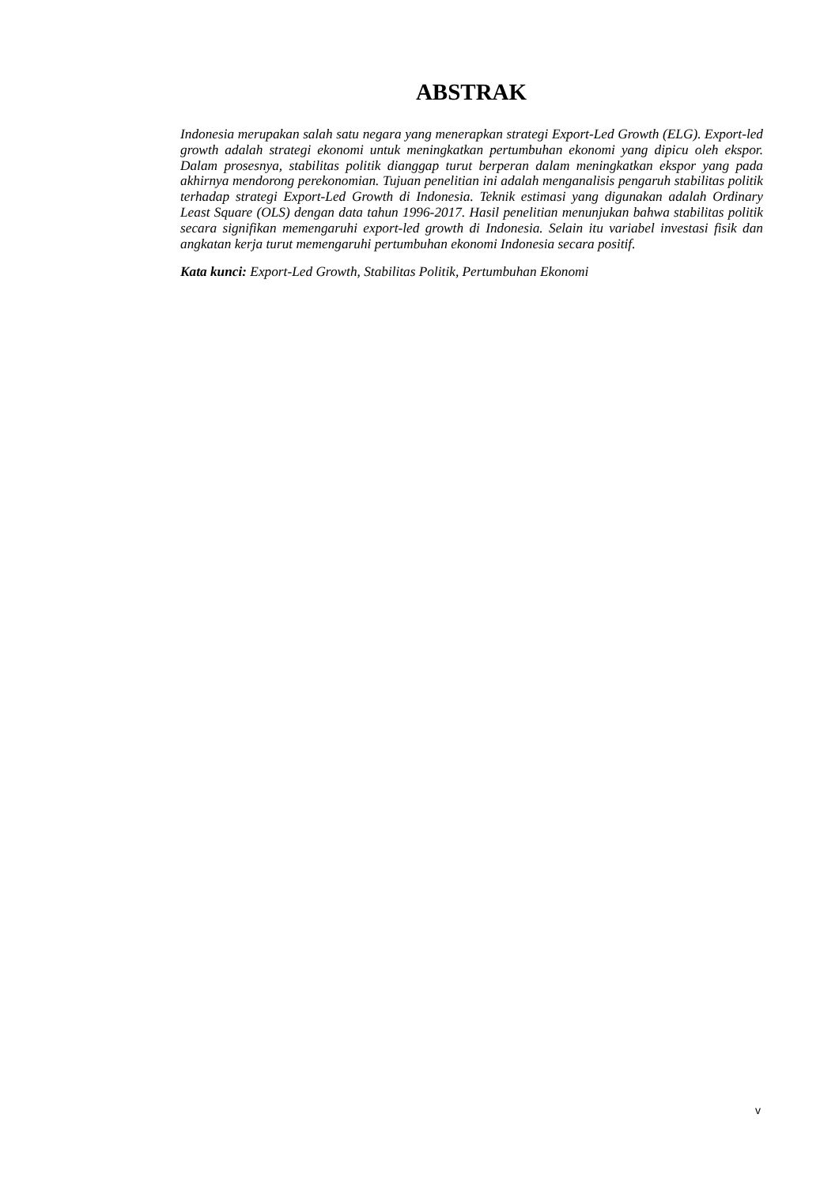ABSTRAK
Indonesia merupakan salah satu negara yang menerapkan strategi Export-Led Growth (ELG). Export-led growth adalah strategi ekonomi untuk meningkatkan pertumbuhan ekonomi yang dipicu oleh ekspor. Dalam prosesnya, stabilitas politik dianggap turut berperan dalam meningkatkan ekspor yang pada akhirnya mendorong perekonomian. Tujuan penelitian ini adalah menganalisis pengaruh stabilitas politik terhadap strategi Export-Led Growth di Indonesia. Teknik estimasi yang digunakan adalah Ordinary Least Square (OLS) dengan data tahun 1996-2017. Hasil penelitian menunjukan bahwa stabilitas politik secara signifikan memengaruhi export-led growth di Indonesia. Selain itu variabel investasi fisik dan angkatan kerja turut memengaruhi pertumbuhan ekonomi Indonesia secara positif.
Kata kunci: Export-Led Growth, Stabilitas Politik, Pertumbuhan Ekonomi
v